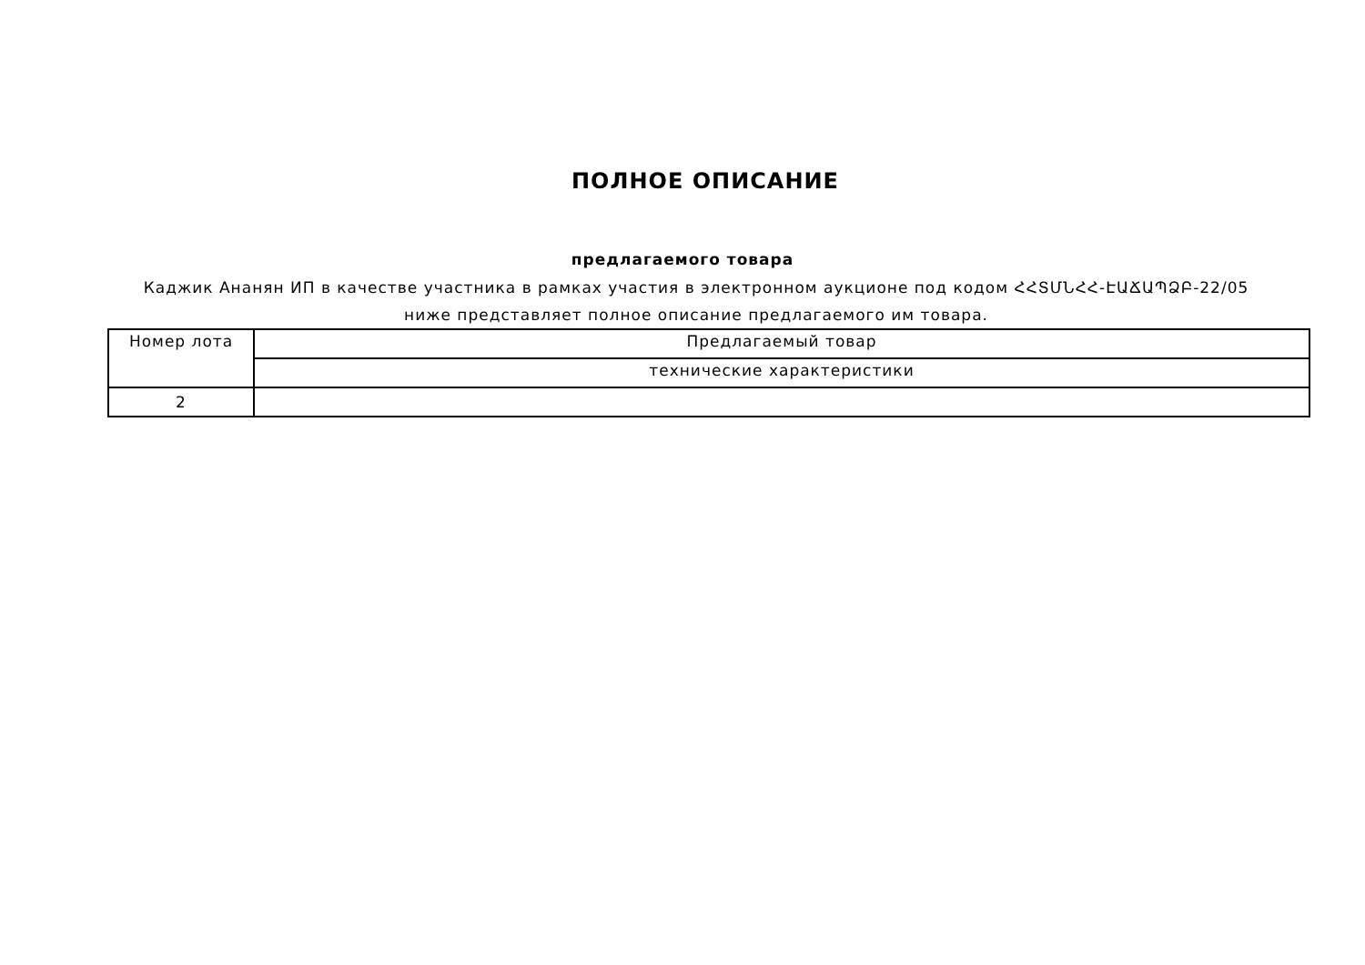ПОЛНОЕ ОПИСАНИЕ
предлагаемого товара
Каджик Ананян ИП в качестве участника в рамках участия в электронном аукционе под кодом ՀՀՏՄՆՀՀ-ԷԱՃԱՊՁԲ-22/05 ниже представляет полное описание предлагаемого им товара.
| Номер лота | Предлагаемый товар |
| --- | --- |
| | технические характеристики |
| 2 | |